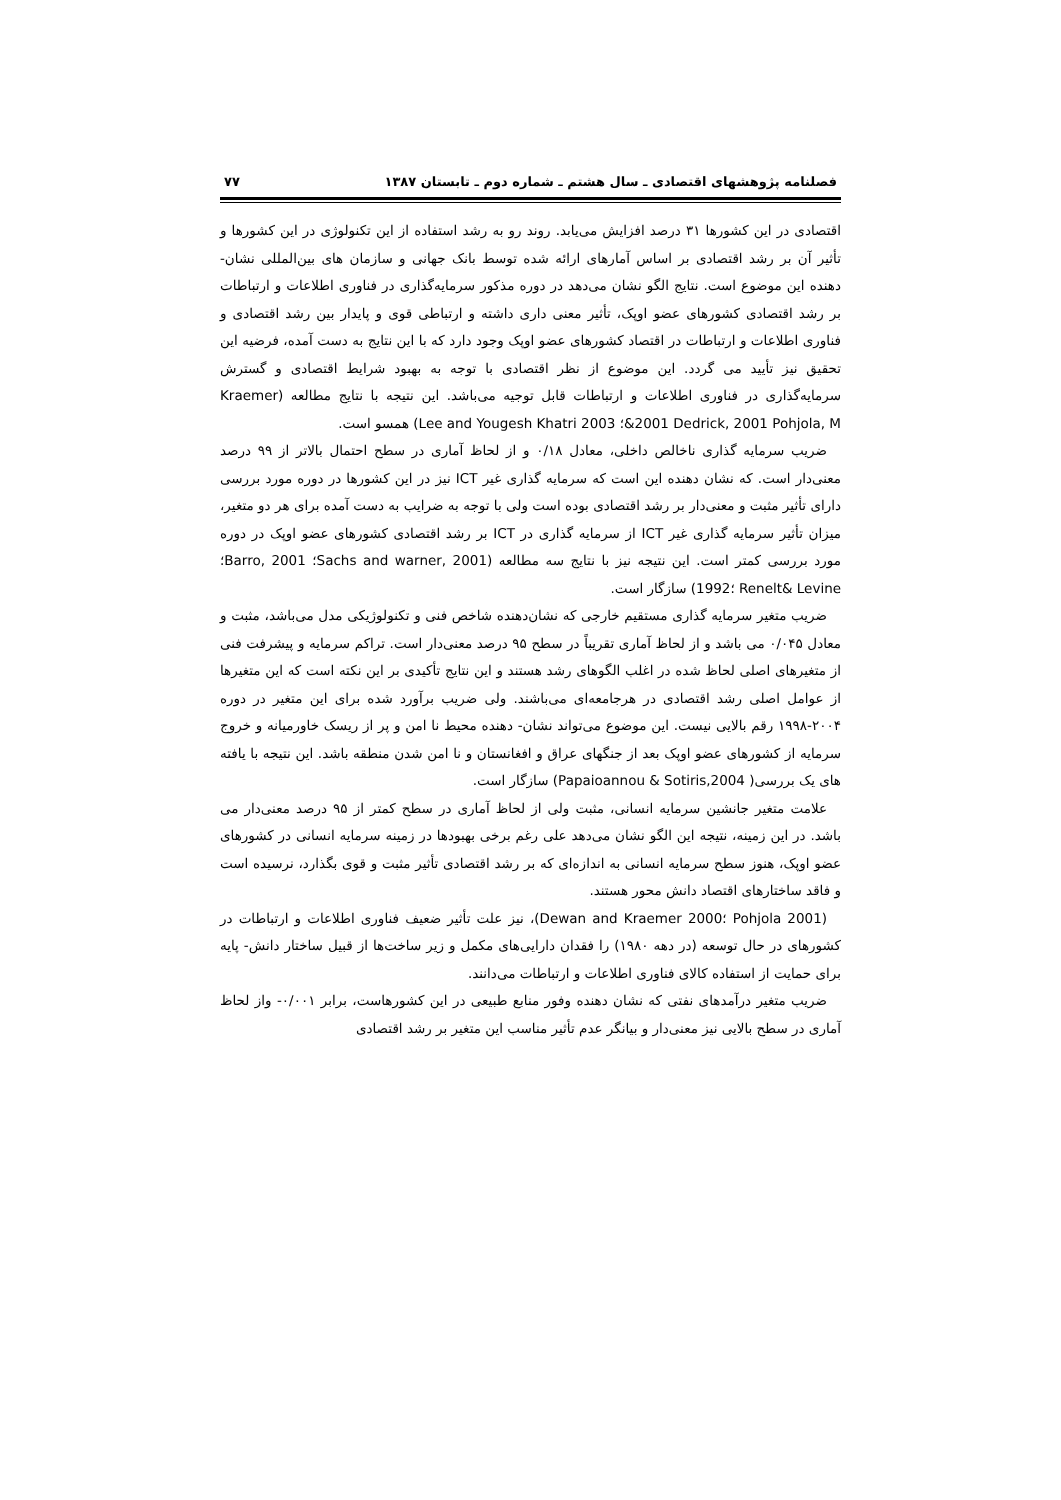فصلنامه پژوهشهای اقتصادی ـ سال هشتم ـ شماره دوم ـ تابستان ۱۳۸۷ ۷۷
اقتصادی در این کشورها ۳۱ درصد افزایش می‌یابد. روند رو به رشد استفاده از این تکنولوژی در این کشورها و تأثیر آن بر رشد اقتصادی بر اساس آمارهای ارائه شده توسط بانک جهانی و سازمان های بین‌المللی نشان- دهنده این موضوع است. نتایج الگو نشان می‌دهد در دوره مذکور سرمایه‌گذاری در فناوری اطلاعات و ارتباطات بر رشد اقتصادی کشورهای عضو اوپک، تأثیر معنی داری داشته و ارتباطی قوی و پایدار بین رشد اقتصادی و فناوری اطلاعات و ارتباطات در اقتصاد کشورهای عضو اوپک وجود دارد که با این نتایج به دست آمده، فرضیه این تحقیق نیز تأیید می گردد. این موضوع از نظر اقتصادی با توجه به بهبود شرایط اقتصادی و گسترش سرمایه‌گذاری در فناوری اطلاعات و ارتباطات قابل توجیه می‌باشد. این نتیجه با نتایج مطالعه (Kraemer &2001 Dedrick, 2001 Pohjola, M؛ Lee and Yougesh Khatri 2003) همسو است.
ضریب سرمایه گذاری ناخالص داخلی، معادل ۰/۱۸ و از لحاظ آماری در سطح احتمال بالاتر از ۹۹ درصد معنی‌دار است. که نشان دهنده این است که سرمایه گذاری غیر ICT نیز در این کشورها در دوره مورد بررسی دارای تأثیر مثبت و معنی‌دار بر رشد اقتصادی بوده است ولی با توجه به ضرایب به دست آمده برای هر دو متغیر، میزان تأثیر سرمایه گذاری غیر ICT از سرمایه گذاری در ICT بر رشد اقتصادی کشورهای عضو اوپک در دوره مورد بررسی کمتر است. این نتیجه نیز با نتایج سه مطالعه (Sachs and warner, 2001؛ Barro, 2001؛Renelt& Levine ؛1992) سازگار است.
ضریب متغیر سرمایه گذاری مستقیم خارجی که نشان‌دهنده شاخص فنی و تکنولوژیکی مدل می‌باشد، مثبت و معادل ۰/۰۴۵ می باشد و از لحاظ آماری تقریباً در سطح ۹۵ درصد معنی‌دار است. تراکم سرمایه و پیشرفت فنی از متغیرهای اصلی لحاظ شده در اغلب الگوهای رشد هستند و این نتایج تأکیدی بر این نکته است که این متغیرها از عوامل اصلی رشد اقتصادی در هرجامعه‌ای می‌باشند. ولی ضریب برآورد شده برای این متغیر در دوره ۲۰۰۴-۱۹۹۸ رقم بالایی نیست. این موضوع می‌تواند نشان- دهنده محیط نا امن و پر از ریسک خاورمیانه و خروج سرمایه از کشورهای عضو اوپک بعد از جنگهای عراق و افغانستان و نا امن شدن منطقه باشد. این نتیجه با یافته های یک بررسی( Papaioannou & Sotiris,2004) سازگار است.
علامت متغیر جانشین سرمایه انسانی، مثبت ولی از لحاظ آماری در سطح کمتر از ۹۵ درصد معنی‌دار می باشد. در این زمینه، نتیجه این الگو نشان می‌دهد علی رغم برخی بهبودها در زمینه سرمایه انسانی در کشورهای عضو اوپک، هنوز سطح سرمایه انسانی به اندازه‌ای که بر رشد اقتصادی تأثیر مثبت و قوی بگذارد، نرسیده است و فاقد ساختارهای اقتصاد دانش محور هستند.
(Pohjola 2001 ؛Dewan and Kraemer 2000)، نیز علت تأثیر ضعیف فناوری اطلاعات و ارتباطات در کشورهای در حال توسعه (در دهه ۱۹۸۰) را فقدان دارایی‌های مکمل و زیر ساخت‌ها از قبیل ساختار دانش- پایه برای حمایت از استفاده کالای فناوری اطلاعات و ارتباطات می‌دانند.
ضریب متغیر درآمدهای نفتی که نشان دهنده وفور منابع طبیعی در این کشورهاست، برابر ۰/۰۰۱- واز لحاظ آماری در سطح بالایی نیز معنی‌دار و بیانگر عدم تأثیر مناسب این متغیر بر رشد اقتصادی